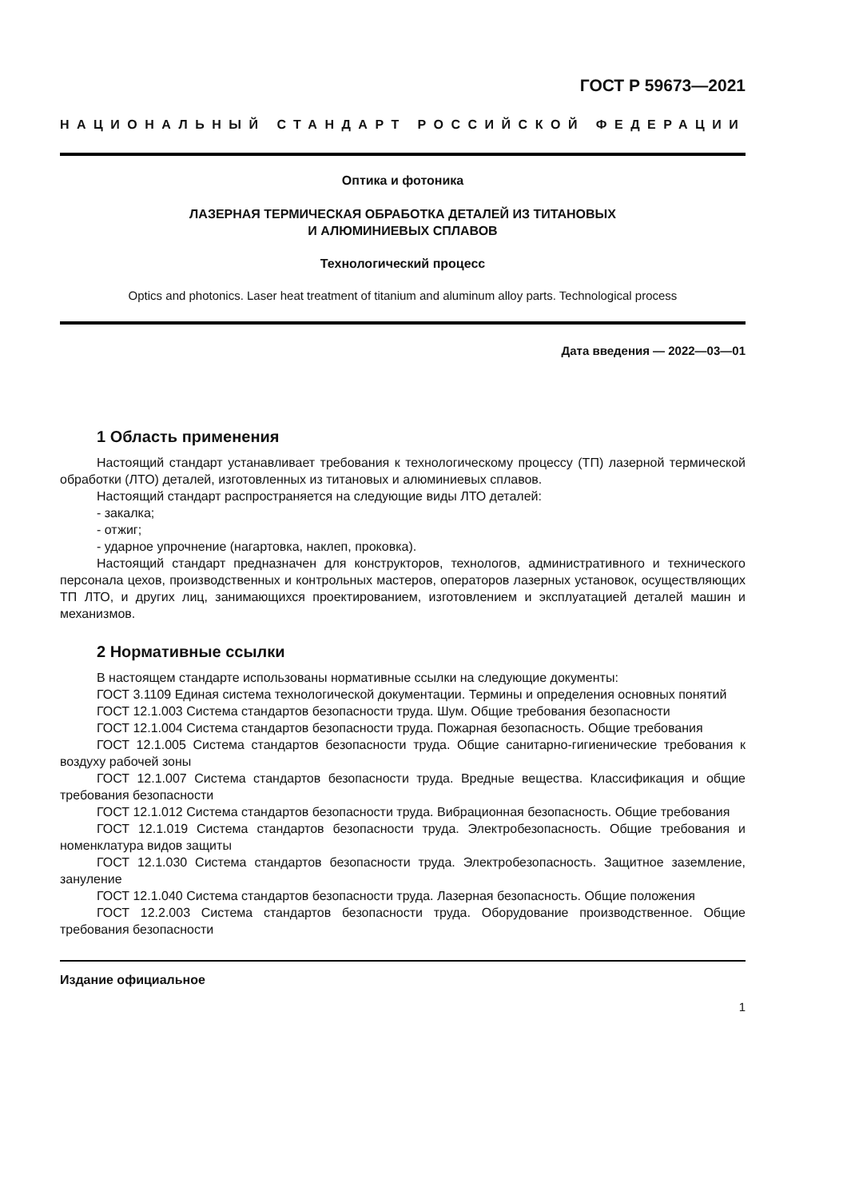ГОСТ Р 59673—2021
НАЦИОНАЛЬНЫЙ СТАНДАРТ РОССИЙСКОЙ ФЕДЕРАЦИИ
Оптика и фотоника
ЛАЗЕРНАЯ ТЕРМИЧЕСКАЯ ОБРАБОТКА ДЕТАЛЕЙ ИЗ ТИТАНОВЫХ
И АЛЮМИНИЕВЫХ СПЛАВОВ
Технологический процесс
Optics and photonics. Laser heat treatment of titanium and aluminum alloy parts. Technological process
Дата введения — 2022—03—01
1 Область применения
Настоящий стандарт устанавливает требования к технологическому процессу (ТП) лазерной термической обработки (ЛТО) деталей, изготовленных из титановых и алюминиевых сплавов.
Настоящий стандарт распространяется на следующие виды ЛТО деталей:
- закалка;
- отжиг;
- ударное упрочнение (нагартовка, наклеп, проковка).
Настоящий стандарт предназначен для конструкторов, технологов, административного и технического персонала цехов, производственных и контрольных мастеров, операторов лазерных установок, осуществляющих ТП ЛТО, и других лиц, занимающихся проектированием, изготовлением и эксплуатацией деталей машин и механизмов.
2 Нормативные ссылки
В настоящем стандарте использованы нормативные ссылки на следующие документы:
ГОСТ 3.1109 Единая система технологической документации. Термины и определения основных понятий
ГОСТ 12.1.003 Система стандартов безопасности труда. Шум. Общие требования безопасности
ГОСТ 12.1.004 Система стандартов безопасности труда. Пожарная безопасность. Общие требования
ГОСТ 12.1.005 Система стандартов безопасности труда. Общие санитарно-гигиенические требования к воздуху рабочей зоны
ГОСТ 12.1.007 Система стандартов безопасности труда. Вредные вещества. Классификация и общие требования безопасности
ГОСТ 12.1.012 Система стандартов безопасности труда. Вибрационная безопасность. Общие требования
ГОСТ 12.1.019 Система стандартов безопасности труда. Электробезопасность. Общие требования и номенклатура видов защиты
ГОСТ 12.1.030 Система стандартов безопасности труда. Электробезопасность. Защитное заземление, зануление
ГОСТ 12.1.040 Система стандартов безопасности труда. Лазерная безопасность. Общие положения
ГОСТ 12.2.003 Система стандартов безопасности труда. Оборудование производственное. Общие требования безопасности
Издание официальное
1